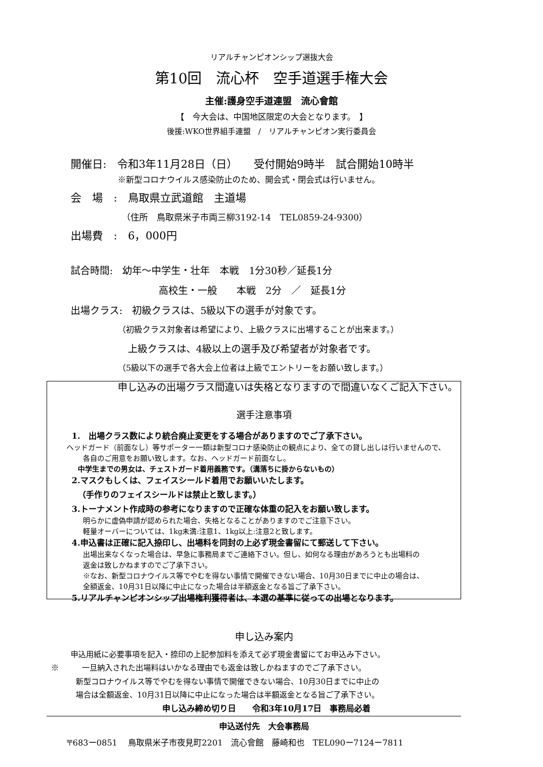リアルチャンピオンシップ選抜大会
第10回　流心杯　空手道選手権大会
主催:護身空手道連盟　流心會館
【　今大会は、中国地区限定の大会となります。　】
後援:WKO世界組手連盟　/　リアルチャンピオン実行委員会
開催日:　令和3年11月28日（日）　　受付開始9時半　試合開始10時半
※新型コロナウイルス感染防止のため、開会式・閉会式は行いません。
会　場　:　鳥取県立武道館　主道場
（住所　鳥取県米子市両三柳3192-14　TEL0859-24-9300）
出場費　:　6，000円
試合時間:　幼年～中学生・壮年　本戦　1分30秒／延長1分
高校生・一般　　本戦　2分　／　延長1分
出場クラス:　初級クラスは、5級以下の選手が対象です。
（初級クラス対象者は希望により、上級クラスに出場することが出来ます。）
上級クラスは、4級以上の選手及び希望者が対象者です。
（5級以下の選手で各大会上位者は上級でエントリーをお願い致します。）
申し込みの出場クラス間違いは失格となりますので間違いなくご記入下さい。
選手注意事項
1.　出場クラス数により統合廃止変更をする場合がありますのでご了承下さい。
ヘッドガード（前面なし）等サポーター一類は新型コロナ感染防止の観点により、全ての貸し出しは行いませんので、
各自のご用意をお願い致します。なお、ヘッドガード前面なし。
中学生までの男女は、チェストガード着用義務です。（溝落ちに掛からないもの）
2.マスクもしくは、フェイスシールド着用でお願いいたします。
（手作りのフェイスシールドは禁止と致します。）
3.トーナメント作成時の参考になりますので正確な体重の記入をお願い致します。
明らかに虚偽申請が認められた場合、失格となることがありますのでご注意下さい。
軽量オーバーについては、1kg未満:注意1、1kg以上:注意2と致します。
4.申込書は正確に記入捺印し、出場料を同封の上必ず現金書留にて郵送して下さい。
出場出来なくなった場合は、早急に事務局までご連絡下さい。但し、如何なる理由があろうとも出場料の
返金は致しかねますのでご了承下さい。
※なお、新型コロナウイルス等でやむを得ない事情で開催できない場合、10月30日までに中止の場合は、
全額返金、10月31日以降に中止になった場合は半額返金となる旨ご了承下さい。
5.リアルチャンピオンシップ出場権利獲得者は、本選の基準に従っての出場となります。
申し込み案内
申込用紙に必要事項を記入・捺印の上記参加料を添えて必ず現金書留にてお申込み下さい。
※　　　一旦納入された出場料はいかなる理由でも返金は致しかねますのでご了承下さい。
新型コロナウイルス等でやむを得ない事情で開催できない場合、10月30日までに中止の
場合は全額返金、10月31日以降に中止になった場合は半額返金となる旨ご了承下さい。
申し込み締め切り日　　令和3年10月17日　事務局必着
申込送付先　大会事務局
〒683ー0851　 鳥取県米子市夜見町2201　流心會館　藤崎和也　TEL090ー7124ー7811